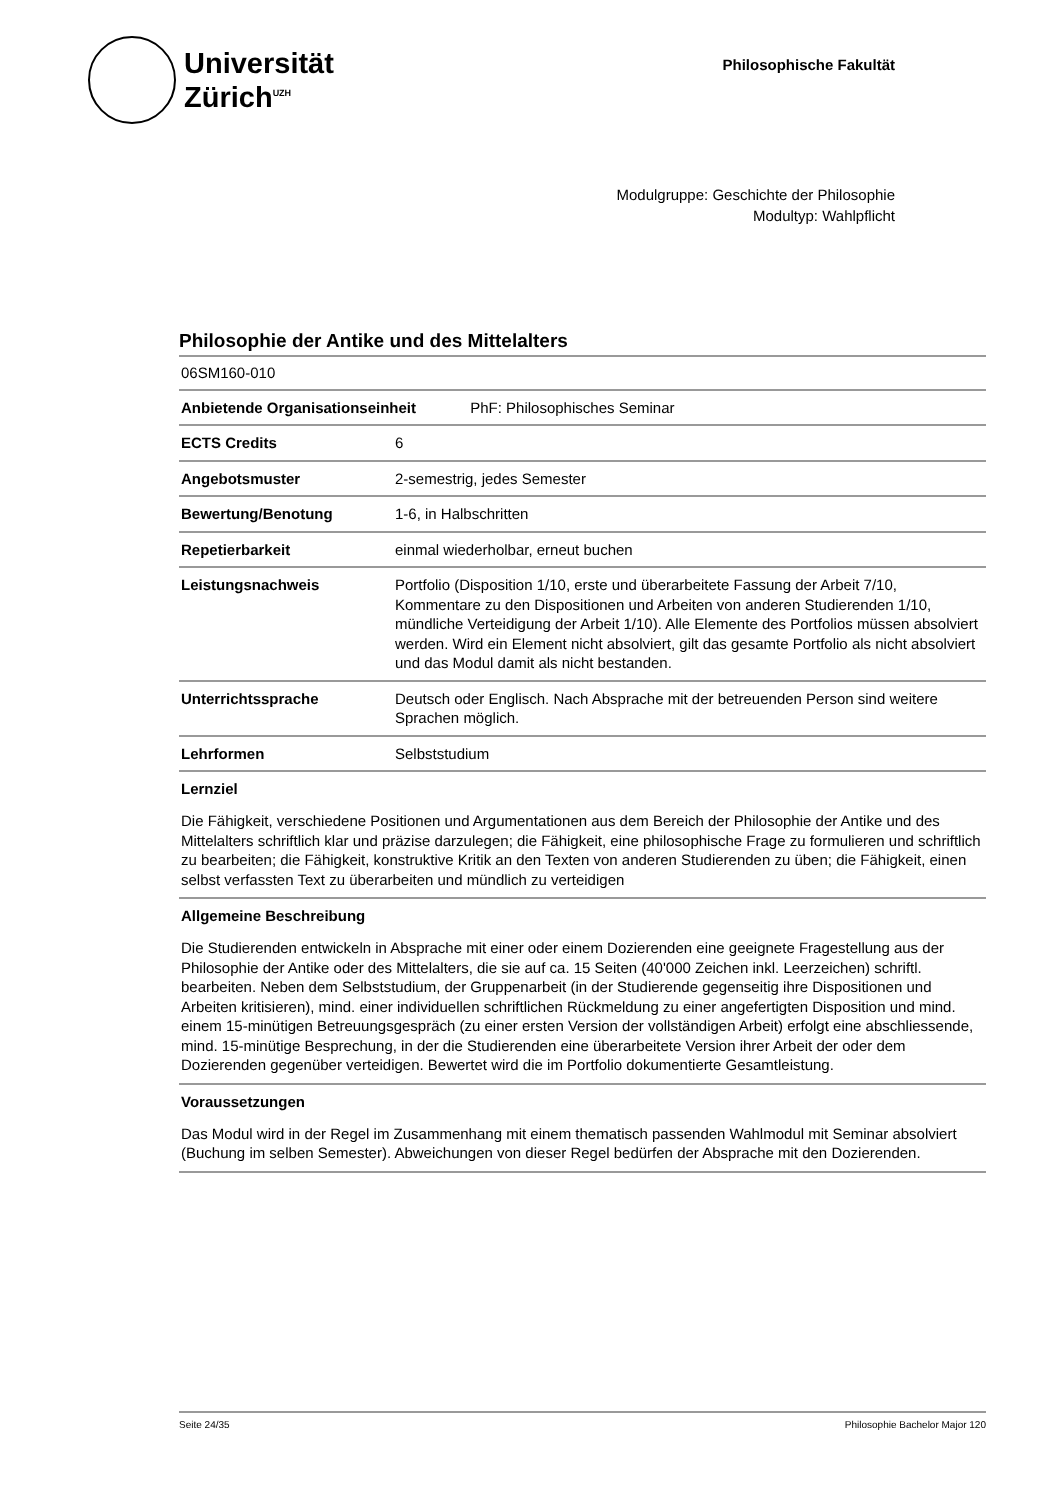Universität
Zürich<sup>UZH</sup>
Philosophische Fakultät
Modulgruppe: Geschichte der Philosophie
Modultyp: Wahlpflicht
Philosophie der Antike und des Mittelalters
06SM160-010
| Anbietende Organisationseinheit PhF: Philosophisches Seminar | |
| ECTS Credits | 6 |
| Angebotsmuster | 2-semestrig, jedes Semester |
| Bewertung/Benotung | 1-6, in Halbschritten |
| Repetierbarkeit | einmal wiederholbar, erneut buchen |
| Leistungsnachweis | Portfolio (Disposition 1/10, erste und überarbeitete Fassung der Arbeit 7/10, Kommentare zu den Dispositionen und Arbeiten von anderen Studierenden 1/10, mündliche Verteidigung der Arbeit 1/10). Alle Elemente des Portfolios müssen absolviert werden. Wird ein Element nicht absolviert, gilt das gesamte Portfolio als nicht absolviert und das Modul damit als nicht bestanden. |
| Unterrichtssprache | Deutsch oder Englisch. Nach Absprache mit der betreuenden Person sind weitere Sprachen möglich. |
| Lehrformen | Selbststudium |
Lernziel
Die Fähigkeit, verschiedene Positionen und Argumentationen aus dem Bereich der Philosophie der Antike und des Mittelalters schriftlich klar und präzise darzulegen; die Fähigkeit, eine philosophische Frage zu formulieren und schriftlich zu bearbeiten; die Fähigkeit, konstruktive Kritik an den Texten von anderen Studierenden zu üben; die Fähigkeit, einen selbst verfassten Text zu überarbeiten und mündlich zu verteidigen
Allgemeine Beschreibung
Die Studierenden entwickeln in Absprache mit einer oder einem Dozierenden eine geeignete Fragestellung aus der Philosophie der Antike oder des Mittelalters, die sie auf ca. 15 Seiten (40'000 Zeichen inkl. Leerzeichen) schriftl. bearbeiten. Neben dem Selbststudium, der Gruppenarbeit (in der Studierende gegenseitig ihre Dispositionen und Arbeiten kritisieren), mind. einer individuellen schriftlichen Rückmeldung zu einer angefertigten Disposition und mind. einem 15-minütigen Betreuungsgespräch (zu einer ersten Version der vollständigen Arbeit) erfolgt eine abschliessende, mind. 15-minütige Besprechung, in der die Studierenden eine überarbeitete Version ihrer Arbeit der oder dem Dozierenden gegenüber verteidigen. Bewertet wird die im Portfolio dokumentierte Gesamtleistung.
Voraussetzungen
Das Modul wird in der Regel im Zusammenhang mit einem thematisch passenden Wahlmodul mit Seminar absolviert (Buchung im selben Semester). Abweichungen von dieser Regel bedürfen der Absprache mit den Dozierenden.
Seite 24/35 Philosophie Bachelor Major 120